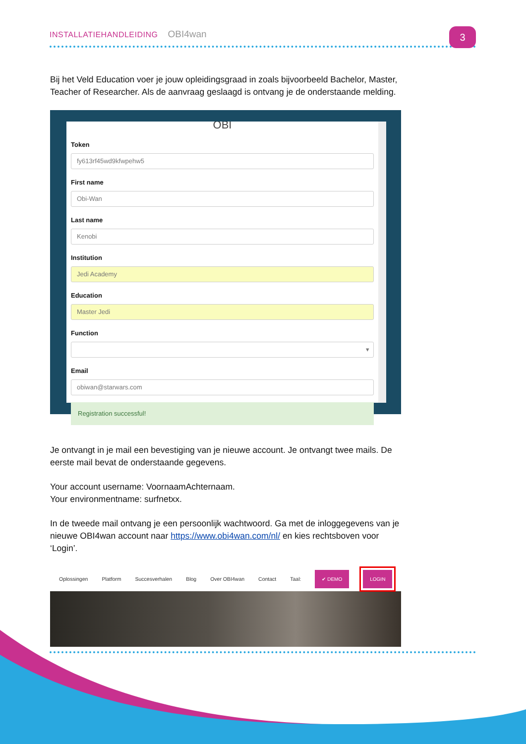INSTALLATIEHANDLEIDING OBI4wan 3
Bij het Veld Education voer je jouw opleidingsgraad in zoals bijvoorbeeld Bachelor, Master, Teacher of Researcher. Als de aanvraag geslaagd is ontvang je de onderstaande melding.
OBI
Token
fy613rf45wd9kfwpehw5
First name
Obi-Wan
Last name
Kenobi
Institution
Jedi Academy
Education
Master Jedi
Function
▾
Email
obiwan@starwars.com
Registration successful!
Je ontvangt in je mail een bevestiging van je nieuwe account. Je ontvangt twee mails. De eerste mail bevat de onderstaande gegevens.
Your account username: VoornaamAchternaam.
Your environmentname: surfnetxx.
In de tweede mail ontvang je een persoonlijk wachtwoord. Ga met de inloggegevens van je nieuwe OBI4wan account naar https://www.obi4wan.com/nl/ en kies rechtsboven voor ‘Login’.
Oplossingen Platform Succesverhalen Blog Over OBI4wan Contact Taal: ✔ DEMO LOGIN